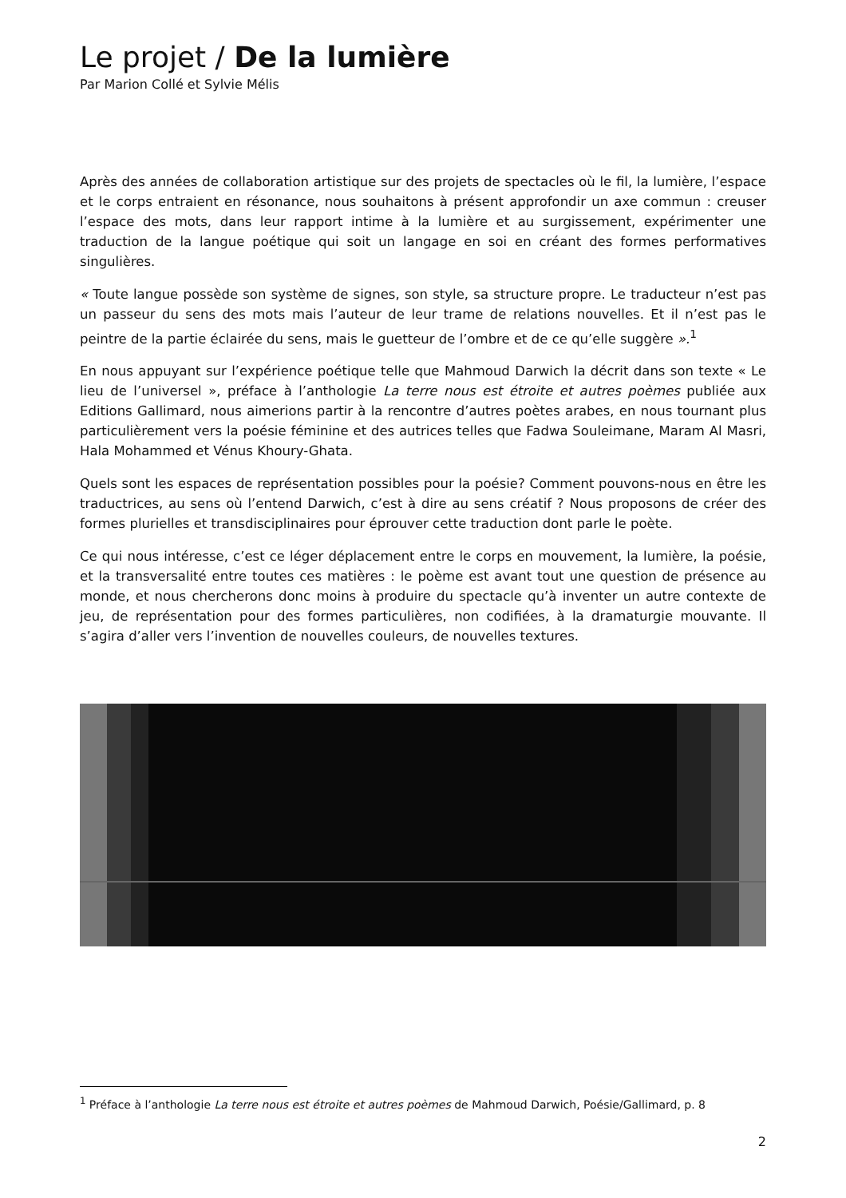Le projet / De la lumière
Par Marion Collé et Sylvie Mélis
Après des années de collaboration artistique sur des projets de spectacles où le fil, la lumière, l’espace et le corps entraient en résonance, nous souhaitons à présent approfondir un axe commun : creuser l’espace des mots, dans leur rapport intime à la lumière et au surgissement, expérimenter une traduction de la langue poétique qui soit un langage en soi en créant des formes performatives singulières.
« Toute langue possède son système de signes, son style, sa structure propre. Le traducteur n’est pas un passeur du sens des mots mais l’auteur de leur trame de relations nouvelles. Et il n’est pas le peintre de la partie éclairée du sens, mais le guetteur de l’ombre et de ce qu’elle suggère ».<sup>1</sup>
En nous appuyant sur l’expérience poétique telle que Mahmoud Darwich la décrit dans son texte « Le lieu de l’universel », préface à l’anthologie La terre nous est étroite et autres poèmes publiée aux Editions Gallimard, nous aimerions partir à la rencontre d’autres poètes arabes, en nous tournant plus particulièrement vers la poésie féminine et des autrices telles que Fadwa Souleimane, Maram Al Masri, Hala Mohammed et Vénus Khoury-Ghata.
Quels sont les espaces de représentation possibles pour la poésie? Comment pouvons-nous en être les traductrices, au sens où l’entend Darwich, c’est à dire au sens créatif ? Nous proposons de créer des formes plurielles et transdisciplinaires pour éprouver cette traduction dont parle le poète.
Ce qui nous intéresse, c’est ce léger déplacement entre le corps en mouvement, la lumière, la poésie, et la transversalité entre toutes ces matières : le poème est avant tout une question de présence au monde, et nous chercherons donc moins à produire du spectacle qu’à inventer un autre contexte de jeu, de représentation pour des formes particulières, non codifiées, à la dramaturgie mouvante. Il s’agira d’aller vers l’invention de nouvelles couleurs, de nouvelles textures.
<sup>1</sup> Préface à l’anthologie La terre nous est étroite et autres poèmes de Mahmoud Darwich, Poésie/Gallimard, p. 8
2